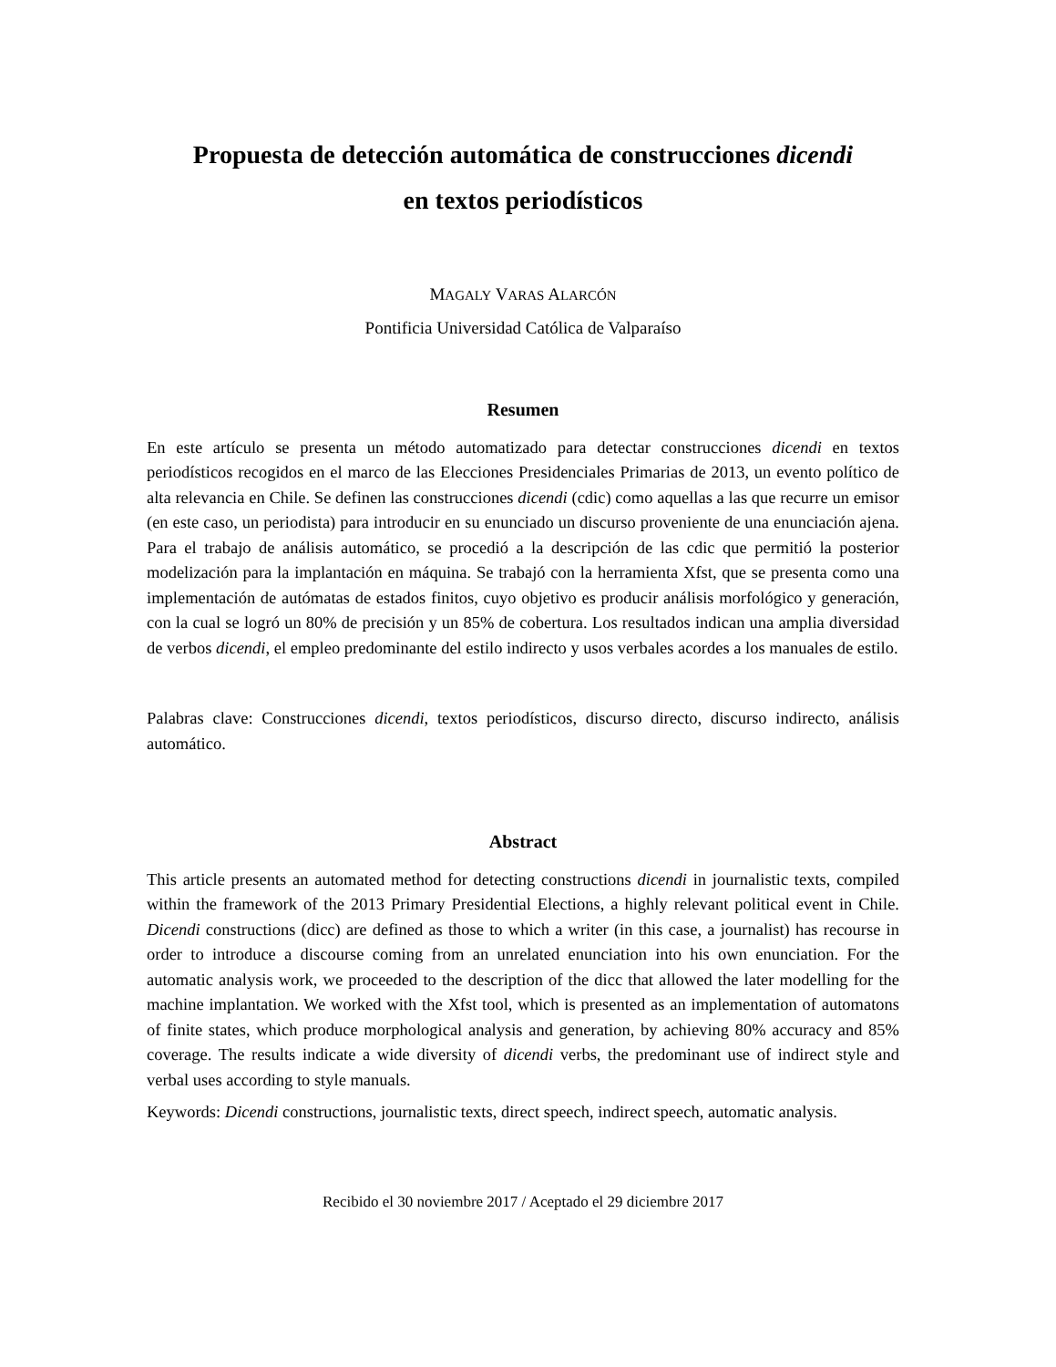Propuesta de detección automática de construcciones dicendi
en textos periodísticos
MAGALY VARAS ALARCÓN
Pontificia Universidad Católica de Valparaíso
Resumen
En este artículo se presenta un método automatizado para detectar construcciones dicendi en textos periodísticos recogidos en el marco de las Elecciones Presidenciales Primarias de 2013, un evento político de alta relevancia en Chile. Se definen las construcciones dicendi (cdic) como aquellas a las que recurre un emisor (en este caso, un periodista) para introducir en su enunciado un discurso proveniente de una enunciación ajena. Para el trabajo de análisis automático, se procedió a la descripción de las cdic que permitió la posterior modelización para la implantación en máquina. Se trabajó con la herramienta Xfst, que se presenta como una implementación de autómatas de estados finitos, cuyo objetivo es producir análisis morfológico y generación, con la cual se logró un 80% de precisión y un 85% de cobertura. Los resultados indican una amplia diversidad de verbos dicendi, el empleo predominante del estilo indirecto y usos verbales acordes a los manuales de estilo.
Palabras clave: Construcciones dicendi, textos periodísticos, discurso directo, discurso indirecto, análisis automático.
Abstract
This article presents an automated method for detecting constructions dicendi in journalistic texts, compiled within the framework of the 2013 Primary Presidential Elections, a highly relevant political event in Chile. Dicendi constructions (dicc) are defined as those to which a writer (in this case, a journalist) has recourse in order to introduce a discourse coming from an unrelated enunciation into his own enunciation. For the automatic analysis work, we proceeded to the description of the dicc that allowed the later modelling for the machine implantation. We worked with the Xfst tool, which is presented as an implementation of automatons of finite states, which produce morphological analysis and generation, by achieving 80% accuracy and 85% coverage. The results indicate a wide diversity of dicendi verbs, the predominant use of indirect style and verbal uses according to style manuals.
Keywords: Dicendi constructions, journalistic texts, direct speech, indirect speech, automatic analysis.
Recibido el 30 noviembre 2017 / Aceptado el 29 diciembre 2017